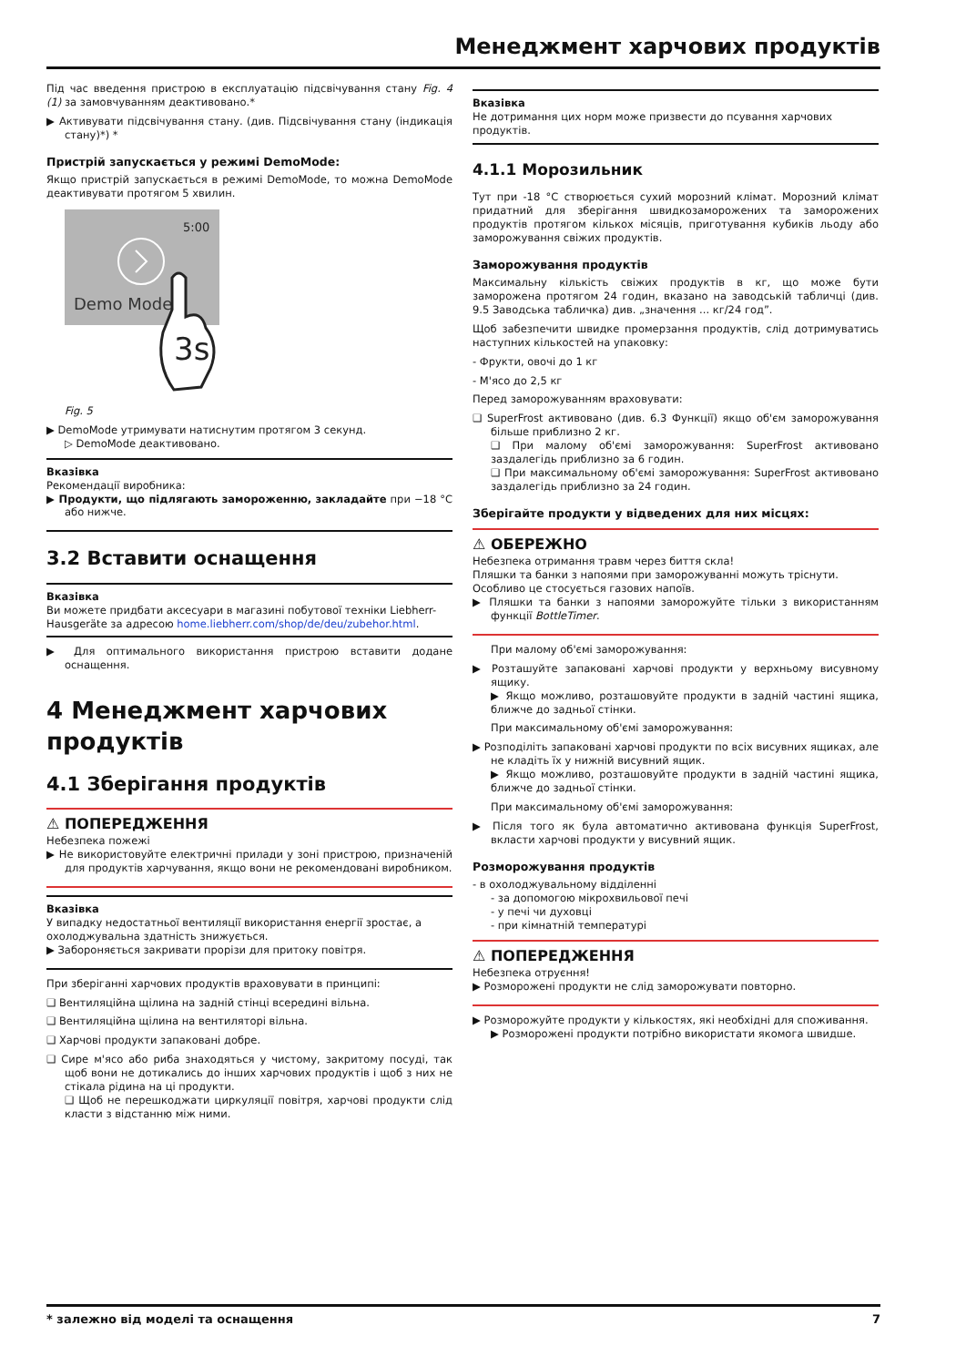Менеджмент харчових продуктів
Під час введення пристрою в експлуатацію підсвічування стану Fig. 4 (1) за замовчуванням деактивовано.*
▶ Активувати підсвічування стану. (див. Підсвічування стану (індикація стану)*) *
Пристрій запускається у режимі DemoMode:
Якщо пристрій запускається в режимі DemoMode, то можна DemoMode деактивувати протягом 5 хвилин.
5:00
Demo Mode
3s
Fig. 5
▶ DemoMode утримувати натиснутим протягом 3 секунд.
▷ DemoMode деактивовано.
Вказівка
Рекомендації виробника:
▶ Продукти, що підлягають замороженню, закладайте при −18 °C або нижче.
3.2 Вставити оснащення
Вказівка
Ви можете придбати аксесуари в магазині побутової техніки Liebherr-Hausgeräte за адресою home.liebherr.com/shop/de/deu/zubehor.html.
▶ Для оптимального використання пристрою вставити додане оснащення.
4 Менеджмент харчових продуктів
4.1 Зберігання продуктів
⚠ ПОПЕРЕДЖЕННЯ
Небезпека пожежі
▶ Не використовуйте електричні прилади у зоні пристрою, призначеній для продуктів харчування, якщо вони не рекомендовані виробником.
Вказівка
У випадку недостатньої вентиляції використання енергії зростає, а охолоджувальна здатність знижується.
▶ Забороняється закривати прорізи для притоку повітря.
При зберіганні харчових продуктів враховувати в принципі:
❑ Вентиляційна щілина на задній стінці всередині вільна.
❑ Вентиляційна щілина на вентиляторі вільна.
❑ Харчові продукти запаковані добре.
❑ Сире м'ясо або риба знаходяться у чистому, закритому посуді, так щоб вони не дотикались до інших харчових продуктів і щоб з них не стікала рідина на ці продукти.
❑ Щоб не перешкоджати циркуляції повітря, харчові продукти слід класти з відстанню між ними.
Вказівка
Не дотримання цих норм може призвести до псування харчових продуктів.
4.1.1 Морозильник
Тут при -18 °C створюється сухий морозний клімат. Морозний клімат придатний для зберігання швидкозаморожених та заморожених продуктів протягом кількох місяців, приготування кубиків льоду або заморожування свіжих продуктів.
Заморожування продуктів
Максимальну кількість свіжих продуктів в кг, що може бути заморожена протягом 24 годин, вказано на заводській табличці (див. 9.5 Заводська табличка) див. „значення ... кг/24 год”.
Щоб забезпечити швидке промерзання продуктів, слід дотримуватись наступних кількостей на упаковку:
- Фрукти, овочі до 1 кг
- М'ясо до 2,5 кг
Перед заморожуванням враховувати:
❑ SuperFrost активовано (див. 6.3 Функції) якщо об'єм заморожування більше приблизно 2 кг.
❑ При малому об'ємі заморожування: SuperFrost активовано заздалегідь приблизно за 6 годин.
❑ При максимальному об'ємі заморожування: SuperFrost активовано заздалегідь приблизно за 24 годин.
Зберігайте продукти у відведених для них місцях:
⚠ ОБЕРЕЖНО
Небезпека отримання травм через биття скла!
Пляшки та банки з напоями при заморожуванні можуть тріснути. Особливо це стосується газових напоїв.
▶ Пляшки та банки з напоями заморожуйте тільки з використанням функції BottleTimer.
При малому об'ємі заморожування:
▶ Розташуйте запаковані харчові продукти у верхньому висувному ящику.
▶ Якщо можливо, розташовуйте продукти в задній частині ящика, ближче до задньої стінки.
При максимальному об'ємі заморожування:
▶ Розподіліть запаковані харчові продукти по всіх висувних ящиках, але не кладіть їх у нижній висувний ящик.
▶ Якщо можливо, розташовуйте продукти в задній частині ящика, ближче до задньої стінки.
При максимальному об'ємі заморожування:
▶ Після того як була автоматично активована функція SuperFrost, вкласти харчові продукти у висувний ящик.
Розморожування продуктів
- в охолоджувальному відділенні
- за допомогою мікрохвильової печі
- у печі чи духовці
- при кімнатній температурі
⚠ ПОПЕРЕДЖЕННЯ
Небезпека отруєння!
▶ Розморожені продукти не слід заморожувати повторно.
▶ Розморожуйте продукти у кількостях, які необхідні для споживання.
▶ Розморожені продукти потрібно використати якомога швидше.
* залежно від моделі та оснащення 7